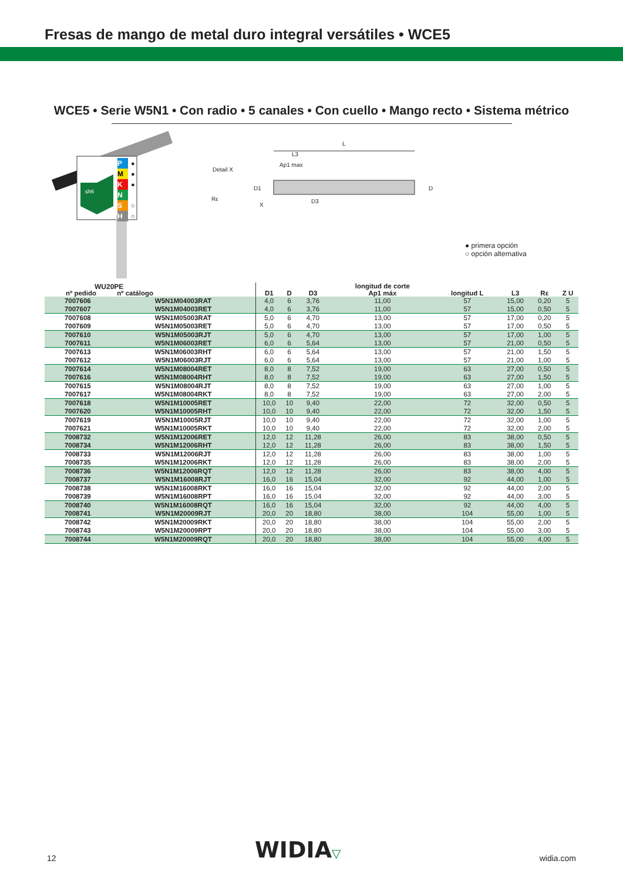Fresas de mango de metal duro integral versátiles • WCE5
WCE5 • Serie W5N1 • Con radio • 5 canales • Con cuello • Mango recto • Sistema métrico
P
M
K
N
S
H
●
●
●
○
○
≤h6
WU20PE
Detail X
Rε
L
L3
Ap1 max
D1 D
D3
X
● primera opción
○ opción alternativa
| nº pedido nº catálogo | | D1 | D | D3 | longitud de corte Ap1 máx | longitud L | L3 | Rε | Z U |
| --- | --- | --- | --- | --- | --- | --- | --- | --- | --- |
| 7007606 | W5N1M04003RAT | 4,0 | 6 | 3,76 | 11,00 | 57 | 15,00 | 0,20 | 5 |
| 7007607 | W5N1M04003RET | 4,0 | 6 | 3,76 | 11,00 | 57 | 15,00 | 0,50 | 5 |
| 7007608 | W5N1M05003RAT | 5,0 | 6 | 4,70 | 13,00 | 57 | 17,00 | 0,20 | 5 |
| 7007609 | W5N1M05003RET | 5,0 | 6 | 4,70 | 13,00 | 57 | 17,00 | 0,50 | 5 |
| 7007610 | W5N1M05003RJT | 5,0 | 6 | 4,70 | 13,00 | 57 | 17,00 | 1,00 | 5 |
| 7007611 | W5N1M06003RET | 6,0 | 6 | 5,64 | 13,00 | 57 | 21,00 | 0,50 | 5 |
| 7007613 | W5N1M06003RHT | 6,0 | 6 | 5,64 | 13,00 | 57 | 21,00 | 1,50 | 5 |
| 7007612 | W5N1M06003RJT | 6,0 | 6 | 5,64 | 13,00 | 57 | 21,00 | 1,00 | 5 |
| 7007614 | W5N1M08004RET | 8,0 | 8 | 7,52 | 19,00 | 63 | 27,00 | 0,50 | 5 |
| 7007616 | W5N1M08004RHT | 8,0 | 8 | 7,52 | 19,00 | 63 | 27,00 | 1,50 | 5 |
| 7007615 | W5N1M08004RJT | 8,0 | 8 | 7,52 | 19,00 | 63 | 27,00 | 1,00 | 5 |
| 7007617 | W5N1M08004RKT | 8,0 | 8 | 7,52 | 19,00 | 63 | 27,00 | 2,00 | 5 |
| 7007618 | W5N1M10005RET | 10,0 | 10 | 9,40 | 22,00 | 72 | 32,00 | 0,50 | 5 |
| 7007620 | W5N1M10005RHT | 10,0 | 10 | 9,40 | 22,00 | 72 | 32,00 | 1,50 | 5 |
| 7007619 | W5N1M10005RJT | 10,0 | 10 | 9,40 | 22,00 | 72 | 32,00 | 1,00 | 5 |
| 7007621 | W5N1M10005RKT | 10,0 | 10 | 9,40 | 22,00 | 72 | 32,00 | 2,00 | 5 |
| 7008732 | W5N1M12006RET | 12,0 | 12 | 11,28 | 26,00 | 83 | 38,00 | 0,50 | 5 |
| 7008734 | W5N1M12006RHT | 12,0 | 12 | 11,28 | 26,00 | 83 | 38,00 | 1,50 | 5 |
| 7008733 | W5N1M12006RJT | 12,0 | 12 | 11,28 | 26,00 | 83 | 38,00 | 1,00 | 5 |
| 7008735 | W5N1M12006RKT | 12,0 | 12 | 11,28 | 26,00 | 83 | 38,00 | 2,00 | 5 |
| 7008736 | W5N1M12006RQT | 12,0 | 12 | 11,28 | 26,00 | 83 | 38,00 | 4,00 | 5 |
| 7008737 | W5N1M16008RJT | 16,0 | 16 | 15,04 | 32,00 | 92 | 44,00 | 1,00 | 5 |
| 7008738 | W5N1M16008RKT | 16,0 | 16 | 15,04 | 32,00 | 92 | 44,00 | 2,00 | 5 |
| 7008739 | W5N1M16008RPT | 16,0 | 16 | 15,04 | 32,00 | 92 | 44,00 | 3,00 | 5 |
| 7008740 | W5N1M16008RQT | 16,0 | 16 | 15,04 | 32,00 | 92 | 44,00 | 4,00 | 5 |
| 7008741 | W5N1M20009RJT | 20,0 | 20 | 18,80 | 38,00 | 104 | 55,00 | 1,00 | 5 |
| 7008742 | W5N1M20009RKT | 20,0 | 20 | 18,80 | 38,00 | 104 | 55,00 | 2,00 | 5 |
| 7008743 | W5N1M20009RPT | 20,0 | 20 | 18,80 | 38,00 | 104 | 55,00 | 3,00 | 5 |
| 7008744 | W5N1M20009RQT | 20,0 | 20 | 18,80 | 38,00 | 104 | 55,00 | 4,00 | 5 |
12 WIDIA▽ widia.com